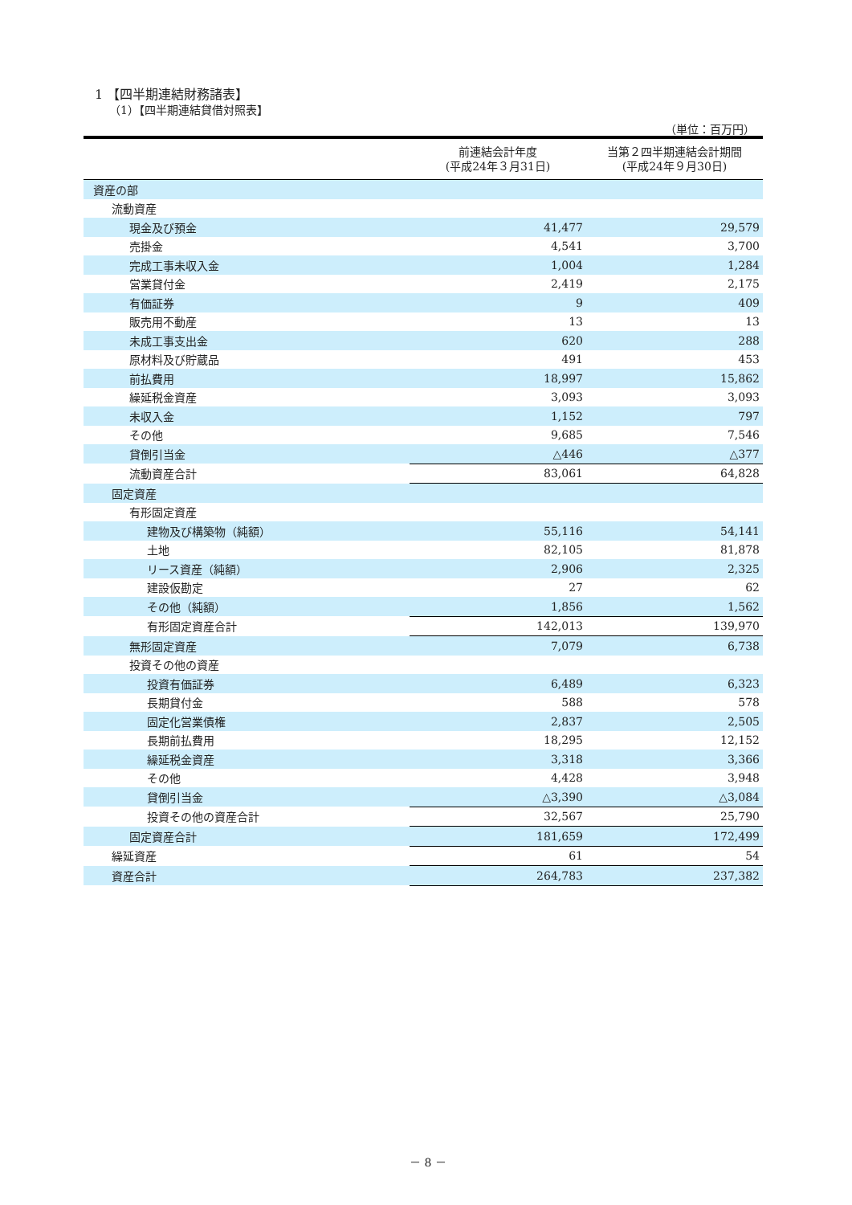1 【四半期連結財務諸表】
（1）【四半期連結貸借対照表】
（単位：百万円）
| | 前連結会計年度 (平成24年３月31日) | 当第２四半期連結会計期間 (平成24年９月30日) |
| --- | --- | --- |
| 資産の部 | | |
| 流動資産 | | |
| 現金及び預金 | 41,477 | 29,579 |
| 売掛金 | 4,541 | 3,700 |
| 完成工事未収入金 | 1,004 | 1,284 |
| 営業貸付金 | 2,419 | 2,175 |
| 有価証券 | 9 | 409 |
| 販売用不動産 | 13 | 13 |
| 未成工事支出金 | 620 | 288 |
| 原材料及び貯蔵品 | 491 | 453 |
| 前払費用 | 18,997 | 15,862 |
| 繰延税金資産 | 3,093 | 3,093 |
| 未収入金 | 1,152 | 797 |
| その他 | 9,685 | 7,546 |
| 貸倒引当金 | △446 | △377 |
| 流動資産合計 | 83,061 | 64,828 |
| 固定資産 | | |
| 有形固定資産 | | |
| 建物及び構築物（純額） | 55,116 | 54,141 |
| 土地 | 82,105 | 81,878 |
| リース資産（純額） | 2,906 | 2,325 |
| 建設仮勘定 | 27 | 62 |
| その他（純額） | 1,856 | 1,562 |
| 有形固定資産合計 | 142,013 | 139,970 |
| 無形固定資産 | 7,079 | 6,738 |
| 投資その他の資産 | | |
| 投資有価証券 | 6,489 | 6,323 |
| 長期貸付金 | 588 | 578 |
| 固定化営業債権 | 2,837 | 2,505 |
| 長期前払費用 | 18,295 | 12,152 |
| 繰延税金資産 | 3,318 | 3,366 |
| その他 | 4,428 | 3,948 |
| 貸倒引当金 | △3,390 | △3,084 |
| 投資その他の資産合計 | 32,567 | 25,790 |
| 固定資産合計 | 181,659 | 172,499 |
| 繰延資産 | 61 | 54 |
| 資産合計 | 264,783 | 237,382 |
－ 8 －